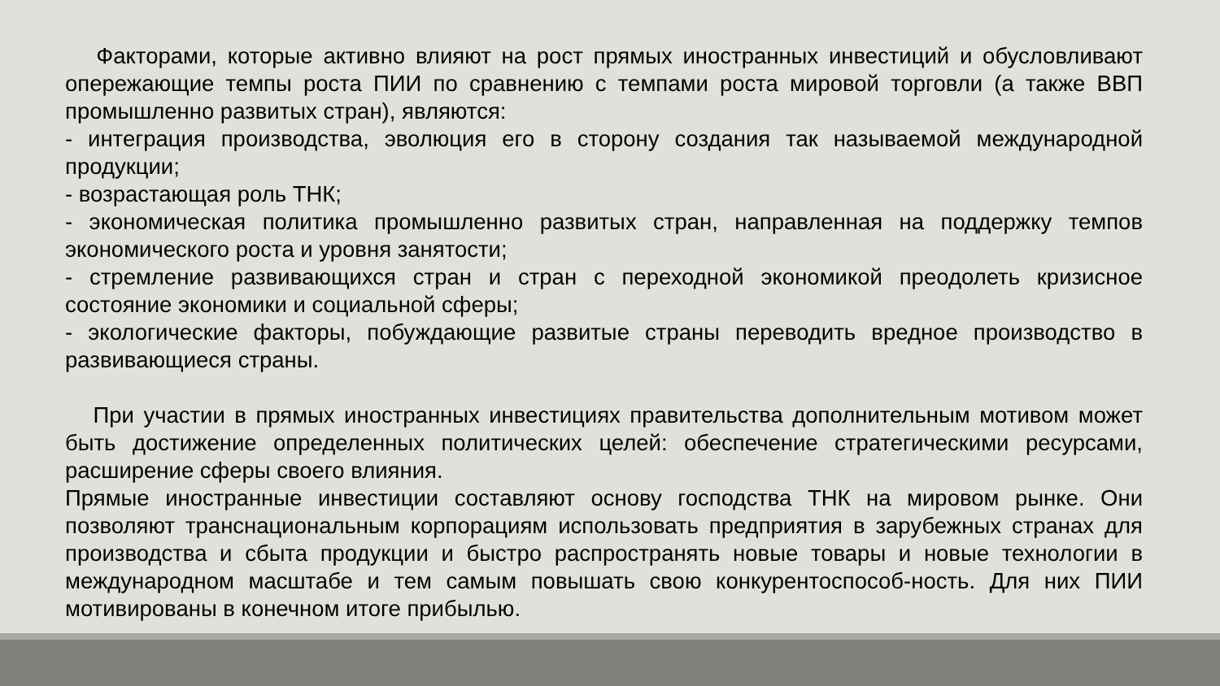Факторами, которые активно влияют на рост прямых иностранных инвестиций и обусловливают опережающие темпы роста ПИИ по сравнению с темпами роста мировой торговли (а также ВВП промышленно развитых стран), являются:
- интеграция производства, эволюция его в сторону создания так называемой международной продукции;
- возрастающая роль ТНК;
- экономическая политика промышленно развитых стран, направленная на поддержку темпов экономического роста и уровня занятости;
- стремление развивающихся стран и стран с переходной экономикой преодолеть кризисное состояние экономики и социальной сферы;
- экологические факторы, побуждающие развитые страны переводить вредное производство в развивающиеся страны.
При участии в прямых иностранных инвестициях правительства дополнительным мотивом может быть достижение определенных политических целей: обеспечение стратегическими ресурсами, расширение сферы своего влияния.
Прямые иностранные инвестиции составляют основу господства ТНК на мировом рынке. Они позволяют транснациональным корпорациям использовать предприятия в зарубежных странах для производства и сбыта продукции и быстро распространять новые товары и новые технологии в международном масштабе и тем самым повышать свою конкурентоспособ-ность. Для них ПИИ мотивированы в конечном итоге прибылью.